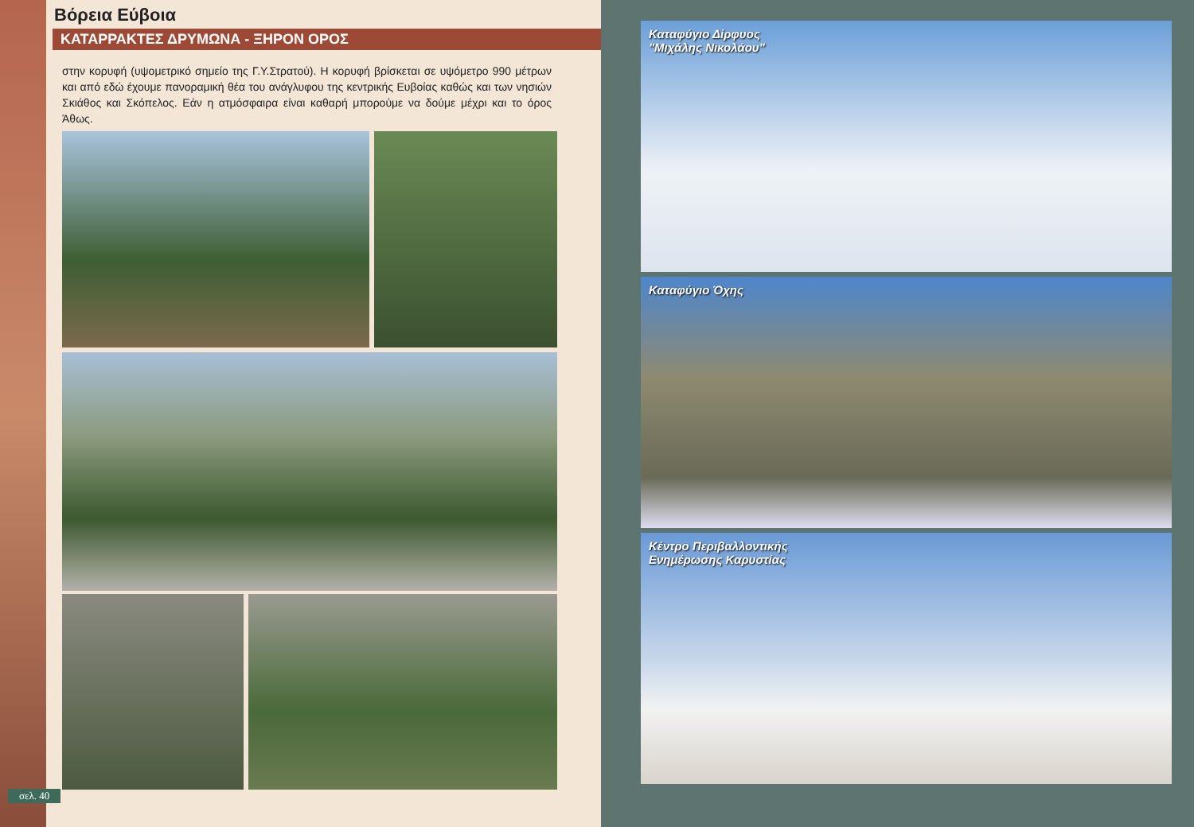Βόρεια Εύβοια
ΚΑΤΑΡΡΑΚΤΕΣ ΔΡΥΜΩΝΑ - ΞΗΡΟΝ ΟΡΟΣ
στην κορυφή (υψομετρικό σημείο της Γ.Υ.Στρατού). Η κορυφή βρίσκεται σε υψόμετρο 990 μέτρων και από εδώ έχουμε πανοραμική θέα του ανάγλυφου της κεντρικής Ευβοίας καθώς και των νησιών Σκιάθος και Σκόπελος. Εάν η ατμόσφαιρα είναι καθαρή μπορούμε να δούμε μέχρι και το όρος Άθως.
σελ. 40
Καταφύγιο Δίρφυος
"Μιχάλης Νικολάου"
Καταφύγιο Όχης
Κέντρο Περιβαλλοντικής
Ενημέρωσης Καρυστίας